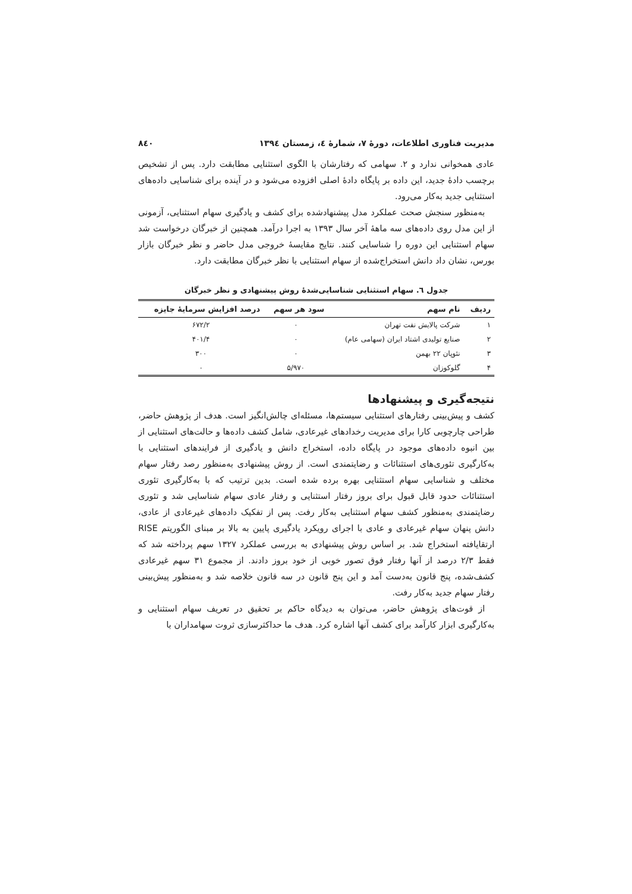مدیریت فناوری اطلاعات، دورهٔ ۷، شمارهٔ ٤، زمستان ۱۳۹٤ ۸٤۰
عادی همخوانی ندارد و ۲. سهامی که رفتارشان با الگوی استثنایی مطابقت دارد. پس از تشخیص برچسب دادهٔ جدید، این داده بر پایگاه دادهٔ اصلی افزوده می‌شود و در آینده برای شناسایی داده‌های استثنایی جدید به‌کار می‌رود.
به‌منظور سنجش صحت عملکرد مدل پیشنهادشده برای کشف و یادگیری سهام استثنایی، آزمونی از این مدل روی داده‌های سه ماههٔ آخر سال ۱۳۹۳ به اجرا درآمد. همچنین از خبرگان درخواست شد سهام استثنایی این دوره را شناسایی کنند. نتایج مقایسهٔ خروجی مدل حاضر و نظر خبرگان بازار بورس، نشان داد دانش استخراج‌شده از سهام استثنایی با نظر خبرگان مطابقت دارد.
جدول ٦. سهام استثنایی شناسایی‌شدهٔ روش پیشنهادی و نظر خبرگان
| ردیف | نام سهم | سود هر سهم | درصد افزایش سرمایهٔ جایزه |
| --- | --- | --- | --- |
| ۱ | شرکت پالایش نفت تهران | ۰ | ۶۷۲/۲ |
| ۲ | صنایع تولیدی اشتاد ایران (سهامی عام) | ۰ | ۴۰۱/۴ |
| ۳ | نئوپان ۲۲ بهمن | ۰ | ۳۰۰ |
| ۴ | گلوکوزان | ۵/۹۷۰ | ۰ |
نتیجه‌گیری و پیشنهادها
کشف و پیش‌بینی رفتارهای استثنایی سیستم‌ها، مسئله‌ای چالش‌انگیز است. هدف از پژوهش حاضر، طراحی چارچوبی کارا برای مدیریت رخدادهای غیرعادی، شامل کشف داده‌ها و حالت‌های استثنایی از بین انبوه داده‌های موجود در پایگاه داده، استخراج دانش و یادگیری از فرایندهای استثنایی با به‌کارگیری تئوری‌های استثنائات و رضایتمندی است. از روش پیشنهادی به‌منظور رصد رفتار سهام مختلف و شناسایی سهام استثنایی بهره برده شده است. بدین ترتیب که با به‌کارگیری تئوری استثنائات حدود قابل قبول برای بروز رفتار استثنایی و رفتار عادی سهام شناسایی شد و تئوری رضایتمندی به‌منظور کشف سهام استثنایی به‌کار رفت. پس از تفکیک داده‌های غیرعادی از عادی، دانش پنهان سهام غیرعادی و عادی با اجرای رویکرد یادگیری پایین به بالا بر مبنای الگوریتم RISE ارتقایافته استخراج شد. بر اساس روش پیشنهادی به بررسی عملکرد ۱۳۲۷ سهم پرداخته شد که فقط ۲/۳ درصد از آنها رفتار فوق تصور خوبی از خود بروز دادند. از مجموع ۳۱ سهم غیرعادی کشف‌شده، پنج قانون به‌دست آمد و این پنج قانون در سه قانون خلاصه شد و به‌منظور پیش‌بینی رفتار سهام جدید به‌کار رفت.
از قوت‌های پژوهش حاضر، می‌توان به دیدگاه حاکم بر تحقیق در تعریف سهام استثنایی و به‌کارگیری ابزار کارآمد برای کشف آنها اشاره کرد. هدف ما حداکثرسازی ثروت سهامداران با